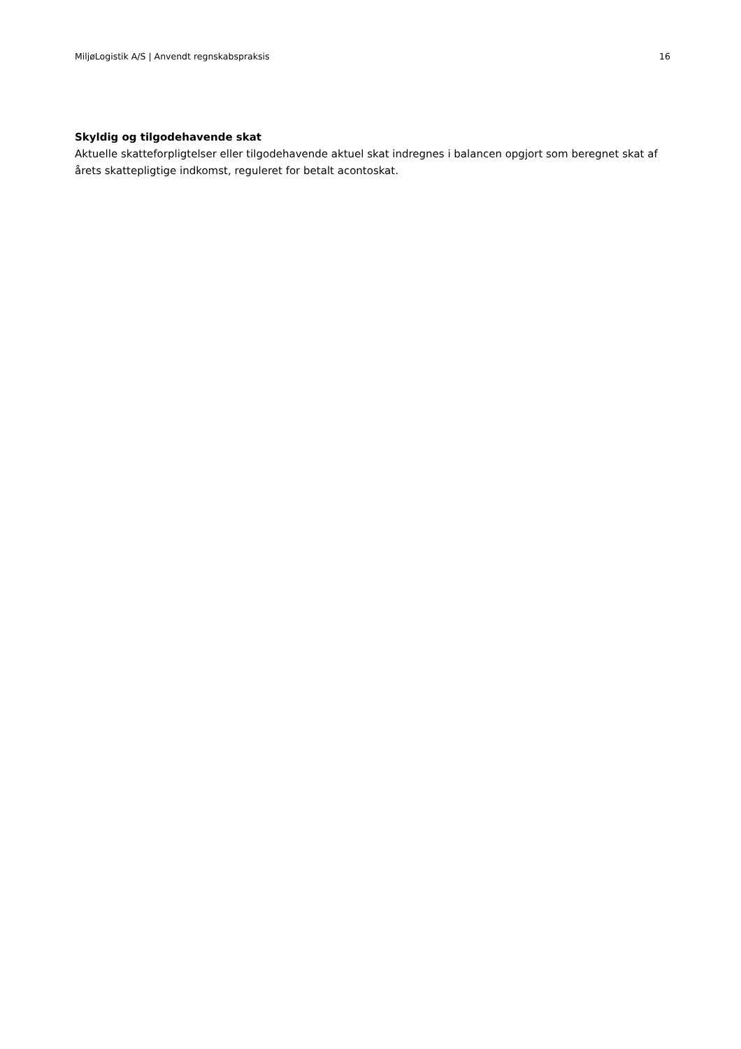MiljøLogistik A/S | Anvendt regnskabspraksis 16
Skyldig og tilgodehavende skat
Aktuelle skatteforpligtelser eller tilgodehavende aktuel skat indregnes i balancen opgjort som beregnet skat af årets skattepligtige indkomst, reguleret for betalt acontoskat.